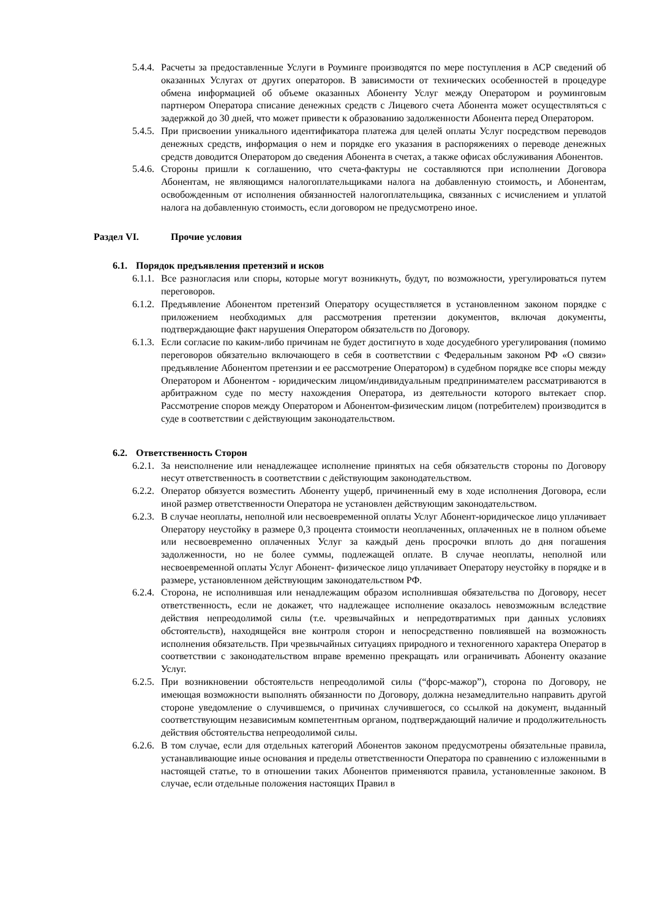5.4.4.
Расчеты за предоставленные Услуги в Роуминге производятся по мере поступления в АСР сведений об оказанных Услугах от других операторов. В зависимости от технических особенностей в процедуре обмена информацией об объеме оказанных Абоненту Услуг между Оператором и роуминговым партнером Оператора списание денежных средств с Лицевого счета Абонента может осуществляться с задержкой до 30 дней, что может привести к образованию задолженности Абонента перед Оператором.
5.4.5.
При присвоении уникального идентификатора платежа для целей оплаты Услуг посредством переводов денежных средств, информация о нем и порядке его указания в распоряжениях о переводе денежных средств доводится Оператором до сведения Абонента в счетах, а также офисах обслуживания Абонентов.
5.4.6.
Стороны пришли к соглашению, что счета-фактуры не составляются при исполнении Договора Абонентам, не являющимся налогоплательщиками налога на добавленную стоимость, и Абонентам, освобожденным от исполнения обязанностей налогоплательщика, связанных с исчислением и уплатой налога на добавленную стоимость, если договором не предусмотрено иное.
Раздел VI. Прочие условия
6.1. Порядок предъявления претензий и исков
6.1.1.
Все разногласия или споры, которые могут возникнуть, будут, по возможности, урегулироваться путем переговоров.
6.1.2.
Предъявление Абонентом претензий Оператору осуществляется в установленном законом порядке с приложением необходимых для рассмотрения претензии документов, включая документы, подтверждающие факт нарушения Оператором обязательств по Договору.
6.1.3.
Если согласие по каким-либо причинам не будет достигнуто в ходе досудебного урегулирования (помимо переговоров обязательно включающего в себя в соответствии с Федеральным законом РФ «О связи» предъявление Абонентом претензии и ее рассмотрение Оператором) в судебном порядке все споры между Оператором и Абонентом - юридическим лицом/индивидуальным предпринимателем рассматриваются в арбитражном суде по месту нахождения Оператора, из деятельности которого вытекает спор. Рассмотрение споров между Оператором и Абонентом-физическим лицом (потребителем) производится в суде в соответствии с действующим законодательством.
6.2. Ответственность Сторон
6.2.1.
За неисполнение или ненадлежащее исполнение принятых на себя обязательств стороны по Договору несут ответственность в соответствии с действующим законодательством.
6.2.2.
Оператор обязуется возместить Абоненту ущерб, причиненный ему в ходе исполнения Договора, если иной размер ответственности Оператора не установлен действующим законодательством.
6.2.3.
В случае неоплаты, неполной или несвоевременной оплаты Услуг Абонент-юридическое лицо уплачивает Оператору неустойку в размере 0,3 процента стоимости неоплаченных, оплаченных не в полном объеме или несвоевременно оплаченных Услуг за каждый день просрочки вплоть до дня погашения задолженности, но не более суммы, подлежащей оплате. В случае неоплаты, неполной или несвоевременной оплаты Услуг Абонент- физическое лицо уплачивает Оператору неустойку в порядке и в размере, установленном действующим законодательством РФ.
6.2.4.
Сторона, не исполнившая или ненадлежащим образом исполнившая обязательства по Договору, несет ответственность, если не докажет, что надлежащее исполнение оказалось невозможным вследствие действия непреодолимой силы (т.е. чрезвычайных и непредотвратимых при данных условиях обстоятельств), находящейся вне контроля сторон и непосредственно повлиявшей на возможность исполнения обязательств. При чрезвычайных ситуациях природного и техногенного характера Оператор в соответствии с законодательством вправе временно прекращать или ограничивать Абоненту оказание Услуг.
6.2.5.
При возникновении обстоятельств непреодолимой силы (“форс-мажор”), сторона по Договору, не имеющая возможности выполнять обязанности по Договору, должна незамедлительно направить другой стороне уведомление о случившемся, о причинах случившегося, со ссылкой на документ, выданный соответствующим независимым компетентным органом, подтверждающий наличие и продолжительность действия обстоятельства непреодолимой силы.
6.2.6.
В том случае, если для отдельных категорий Абонентов законом предусмотрены обязательные правила, устанавливающие иные основания и пределы ответственности Оператора по сравнению с изложенными в настоящей статье, то в отношении таких Абонентов применяются правила, установленные законом. В случае, если отдельные положения настоящих Правил в